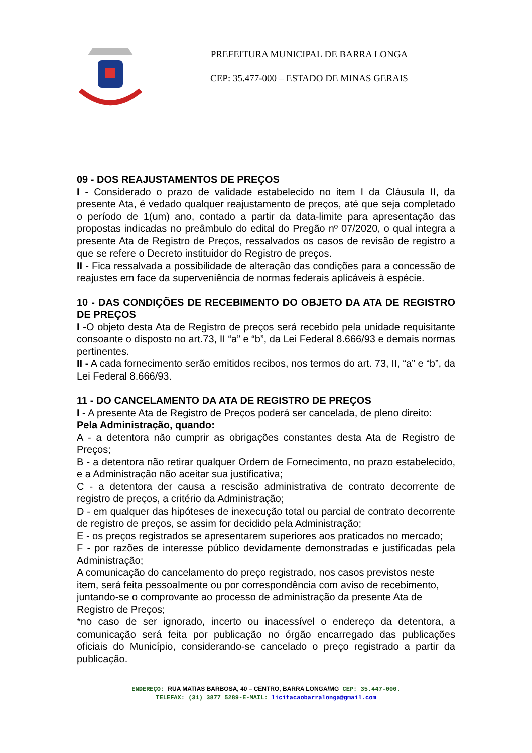PREFEITURA MUNICIPAL DE BARRA LONGA
CEP: 35.477-000 – ESTADO DE MINAS GERAIS
09 - DOS REAJUSTAMENTOS DE PREÇOS
I - Considerado o prazo de validade estabelecido no item I da Cláusula II, da presente Ata, é vedado qualquer reajustamento de preços, até que seja completado o período de 1(um) ano, contado a partir da data-limite para apresentação das propostas indicadas no preâmbulo do edital do Pregão nº 07/2020, o qual integra a presente Ata de Registro de Preços, ressalvados os casos de revisão de registro a que se refere o Decreto instituidor do Registro de preços.
II - Fica ressalvada a possibilidade de alteração das condições para a concessão de reajustes em face da superveniência de normas federais aplicáveis à espécie.
10 - DAS CONDIÇÕES DE RECEBIMENTO DO OBJETO DA ATA DE REGISTRO DE PREÇOS
I -O objeto desta Ata de Registro de preços será recebido pela unidade requisitante consoante o disposto no art.73, II “a” e “b”, da Lei Federal 8.666/93 e demais normas pertinentes.
II - A cada fornecimento serão emitidos recibos, nos termos do art. 73, II, “a” e “b”, da Lei Federal 8.666/93.
11 - DO CANCELAMENTO DA ATA DE REGISTRO DE PREÇOS
I - A presente Ata de Registro de Preços poderá ser cancelada, de pleno direito:
Pela Administração, quando:
A - a detentora não cumprir as obrigações constantes desta Ata de Registro de Preços;
B - a detentora não retirar qualquer Ordem de Fornecimento, no prazo estabelecido, e a Administração não aceitar sua justificativa;
C - a detentora der causa a rescisão administrativa de contrato decorrente de registro de preços, a critério da Administração;
D - em qualquer das hipóteses de inexecução total ou parcial de contrato decorrente de registro de preços, se assim for decidido pela Administração;
E - os preços registrados se apresentarem superiores aos praticados no mercado;
F - por razões de interesse público devidamente demonstradas e justificadas pela Administração;
A comunicação do cancelamento do preço registrado, nos casos previstos neste item, será feita pessoalmente ou por correspondência com aviso de recebimento, juntando-se o comprovante ao processo de administração da presente Ata de Registro de Preços;
*no caso de ser ignorado, incerto ou inacessível o endereço da detentora, a comunicação será feita por publicação no órgão encarregado das publicações oficiais do Município, considerando-se cancelado o preço registrado a partir da publicação.
ENDEREÇO: RUA MATIAS BARBOSA, 40 – CENTRO, BARRA LONGA/MG CEP: 35.447-000.
TELEFAX: (31) 3877 5289-E-MAIL: licitacaobarralonga@gmail.com